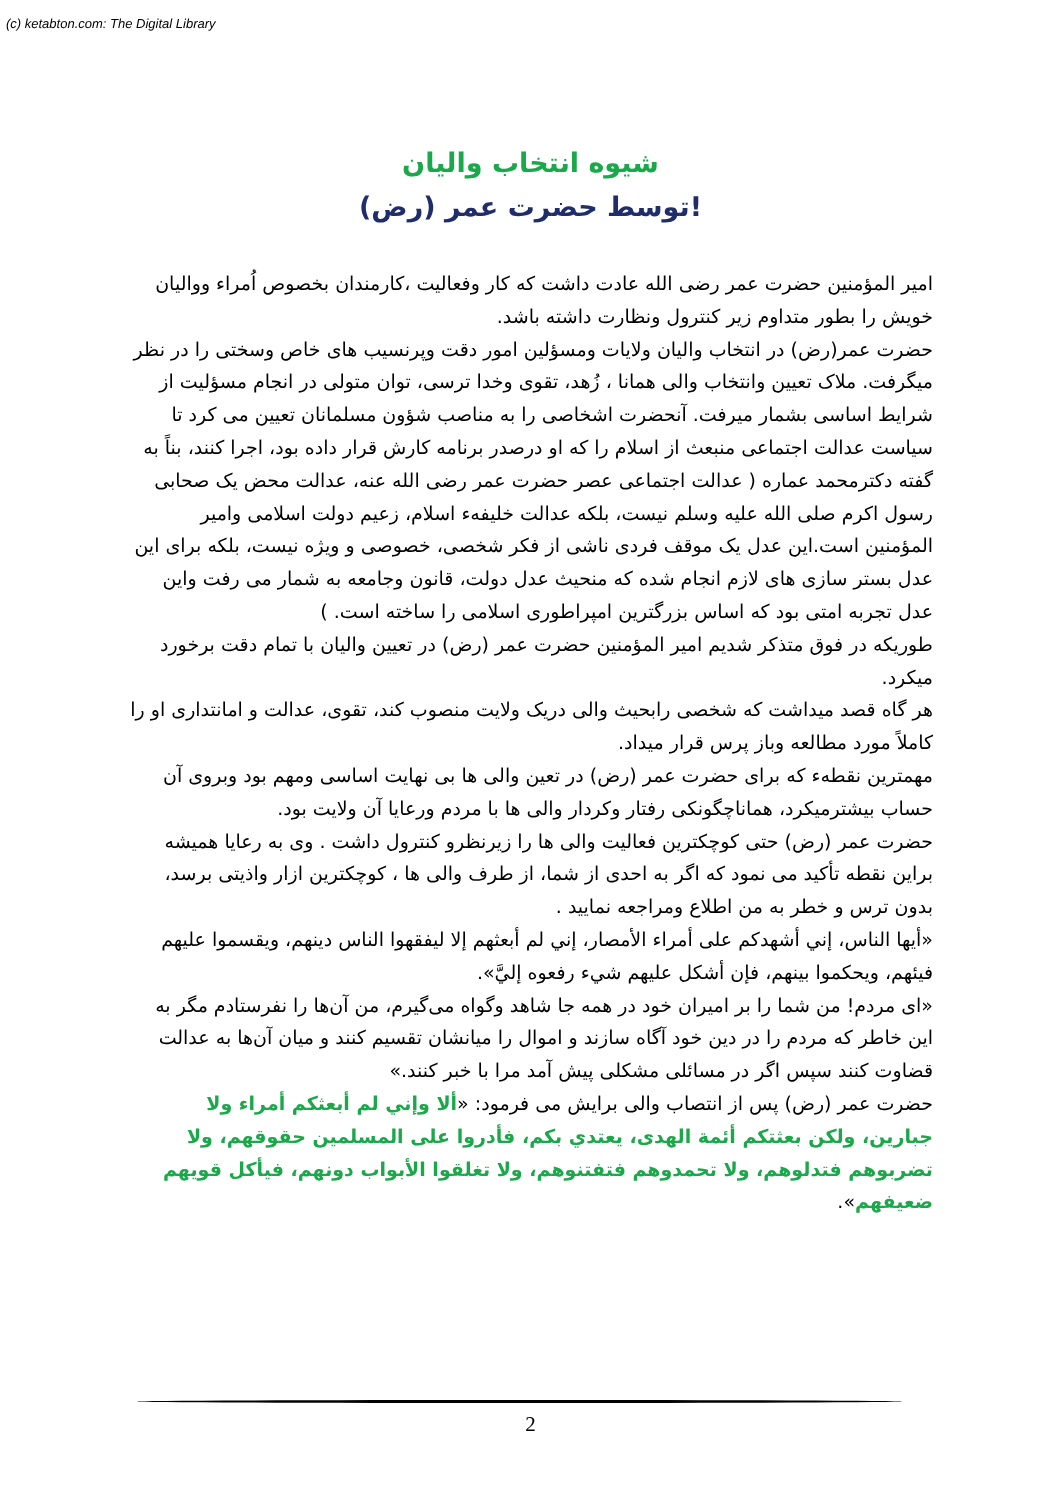(c) ketabton.com: The Digital Library
شیوه انتخاب والیان
توسط حضرت عمر (رض)!
امیر المؤمنین حضرت عمر رضی الله عادت داشت که کار وفعالیت ،کارمندان بخصوص اُمراء وواليان خویش را بطور متداوم زیر کنترول ونظارت داشته باشد.
حضرت عمر(رض) در انتخاب والیان ولایات ومسؤلین امور دقت وپرنسیب های خاص وسختی را در نظر میگرفت. ملاک تعیین وانتخاب والی همانا ، زُهد، تقوی وخدا ترسی، توان متولی در انجام مسؤلیت از شرایط اساسی بشمار میرفت. آنحضرت اشخاصی را به مناصب شؤون مسلمانان تعیین می کرد تا سیاست عدالت اجتماعی منبعث از اسلام را که او درصدر برنامه کارش قرار داده بود، اجرا کنند، بناً به گفته دکترمحمد عماره ( عدالت اجتماعی عصر حضرت عمر رضی الله عنه، عدالت محض یک صحابی رسول اکرم صلی الله علیه وسلم نیست، بلکه عدالت خلیفهء اسلام، زعیم دولت اسلامی وامیر المؤمنین است.این عدل یک موقف فردی ناشی از فکر شخصی، خصوصی و ویژه نیست، بلکه برای این عدل بستر سازی های لازم انجام شده که منحیث عدل دولت، قانون وجامعه به شمار می رفت واین عدل تجربه امتی بود که اساس بزرگترین امپراطوری اسلامی را ساخته است. )
طوریکه در فوق متذکر شدیم امیر المؤمنین حضرت عمر (رض) در تعیین والیان با تمام دقت برخورد میکرد.
هر گاه قصد میداشت که شخصی رابحیث والی دریک ولایت منصوب کند، تقوی، عدالت و امانتداری او را کاملاً مورد مطالعه وباز پرس قرار میداد.
مهمترین نقطهء که برای حضرت عمر (رض) در تعین والی ها بی نهایت اساسی ومهم بود وبروی آن حساب بیشترمیکرد، هماناچگونکی رفتار وکردار والی ها با مردم ورعایا آن ولایت بود.
حضرت عمر (رض) حتی کوچکترین فعالیت والی ها را زیرنظرو کنترول داشت . وی به رعایا همیشه براین نقطه تأکید می نمود که اگر به احدی از شما، از طرف والی ها ، کوچکترین ازار واذیتی برسد، بدون ترس و خطر به من اطلاع ومراجعه نمایید .
«أيها الناس، إني أشهدكم على أمراء الأمصار، إني لم أبعثهم إلا ليفقهوا الناس دينهم، ويقسموا عليهم فيئهم، ويحكموا بينهم، فإن أشكل عليهم شيء رفعوه إليَّ».
«ای مردم! من شما را بر امیران خود در همه جا شاهد وگواه می‌گیرم، من آن‌ها را نفرستادم مگر به این خاطر که مردم را در دین خود آگاه سازند و اموال را میانشان تقسیم کنند و میان آن‌ها به عدالت قضاوت کنند سپس اگر در مسائلی مشکلی پیش آمد مرا با خبر کنند.»
حضرت عمر (رض) پس از انتصاب والی برایش می فرمود: «ألا وإني لم أبعثكم أمراء ولا جبارين، ولكن بعثتكم أئمة الهدى، يعتدي بكم، فأدروا على المسلمين حقوقهم، ولا تضربوهم فتدلوهم، ولا تحمدوهم فتفتنوهم، ولا تغلقوا الأبواب دونهم، فيأكل قويهم ضعيفهم».
2